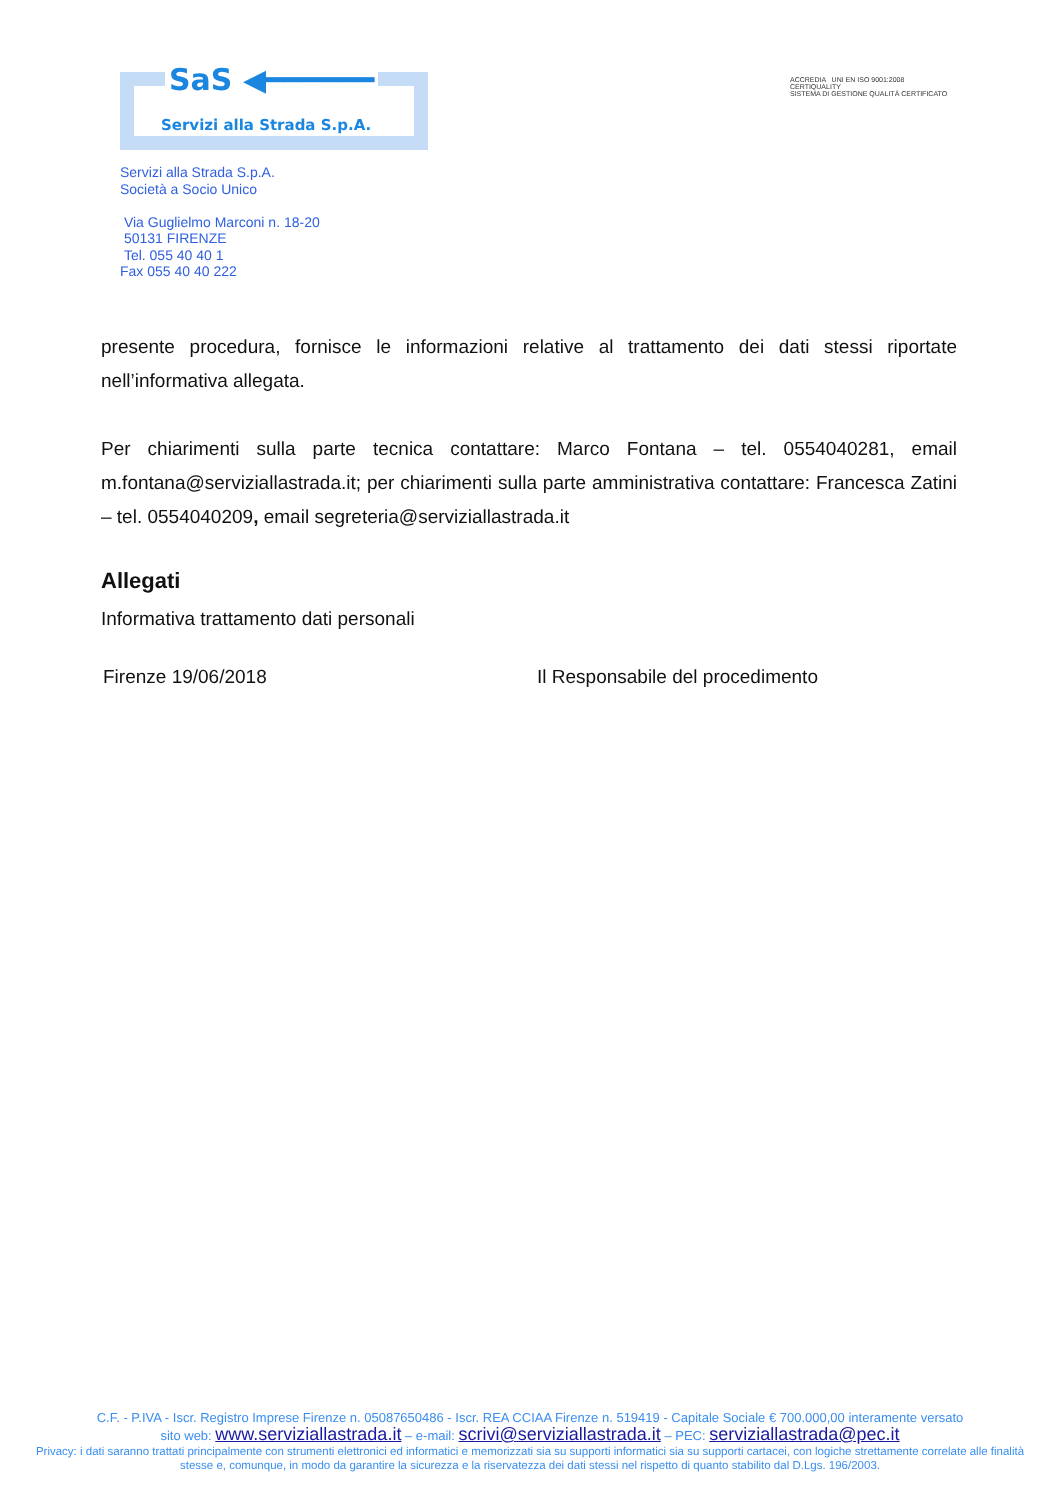SaS ◀━━━━━━
Servizi alla Strada S.p.A.
ACCREDIA UNI EN ISO 9001:2008
CERTIQUALITY
SISTEMA DI GESTIONE QUALITÀ CERTIFICATO
Servizi alla Strada S.p.A.
Società a Socio Unico
Via Guglielmo Marconi n. 18-20
50131 FIRENZE
Tel. 055 40 40 1
Fax 055 40 40 222
presente procedura, fornisce le informazioni relative al trattamento dei dati stessi riportate nell’informativa allegata.
Per chiarimenti sulla parte tecnica contattare: Marco Fontana – tel. 0554040281, email m.fontana@serviziallastrada.it; per chiarimenti sulla parte amministrativa contattare: Francesca Zatini – tel. 0554040209, email segreteria@serviziallastrada.it
Allegati
Informativa trattamento dati personali
Firenze 19/06/2018 Il Responsabile del procedimento
C.F. - P.IVA - Iscr. Registro Imprese Firenze n. 05087650486 - Iscr. REA CCIAA Firenze n. 519419 - Capitale Sociale € 700.000,00 interamente versato
sito web: www.serviziallastrada.it – e-mail: scrivi@serviziallastrada.it – PEC: serviziallastrada@pec.it
Privacy: i dati saranno trattati principalmente con strumenti elettronici ed informatici e memorizzati sia su supporti informatici sia su supporti cartacei, con logiche strettamente correlate alle finalità stesse e, comunque, in modo da garantire la sicurezza e la riservatezza dei dati stessi nel rispetto di quanto stabilito dal D.Lgs. 196/2003.